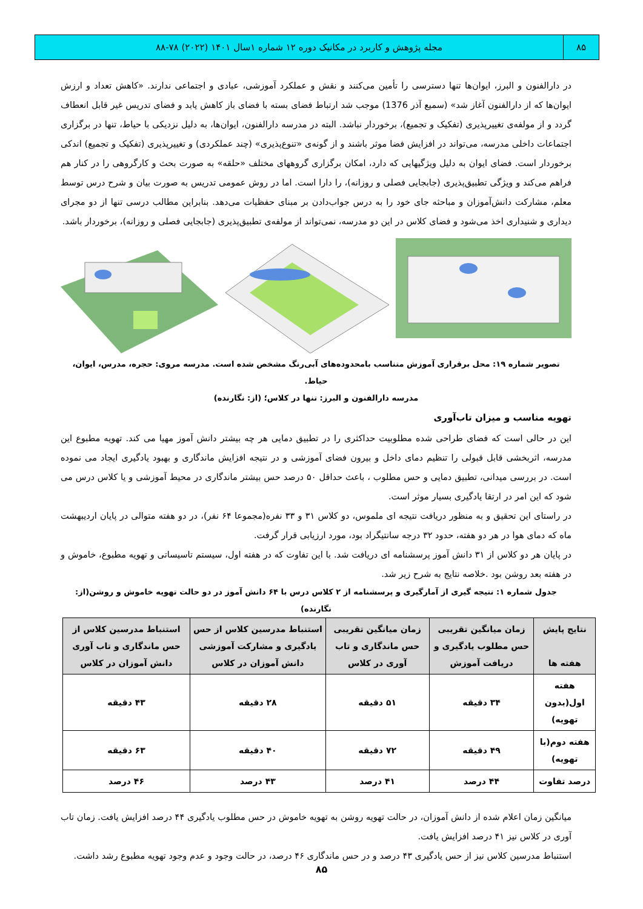۸۵ مجله پژوهش و کاربرد در مکانیک دوره ۱۲ شماره ۱سال ۱۴۰۱ (۲۰۲۲) ۷۸-۸۸
در دارالفنون و البرز، ایوان‌ها تنها دسترسی را تأمین می‌کنند و نقش و عملکرد آموزشی، عبادی و اجتماعی ندارند. «کاهش تعداد و ارزش ایوان‌ها که از دارالفنون آغاز شد» (سمیع آذر 1376) موجب شد ارتباط فضای بسته با فضای باز کاهش یابد و فضای تدریس غیر قابل انعطاف گردد و از مولفه‌ی تغییرپذیری (تفکیک و تجمیع)، برخوردار نباشد. البته در مدرسه دارالفنون، ایوان‌ها، به دلیل نزدیکی با حیاط، تنها در برگزاری اجتماعات داخلی مدرسه، می‌تواند در افزایش فضا موثر باشند و از گونه‌ی «تنوع‌پذیری» (چند عملکردی) و تغییرپذیری (تفکیک و تجمیع) اندکی برخوردار است. فضای ایوان به دلیل ویژگیهایی که دارد، امکان برگزاری گروههای مختلف «حلقه» به صورت بحث و کارگروهی را در کنار هم فراهم می‌کند و ویژگی تطبیق‌پذیری (جابجایی فصلی و روزانه)، را دارا است. اما در روش عمومی تدریس به صورت بیان و شرح درس توسط معلم، مشارکت دانش‌آموزان و مباحثه جای خود را به درس جواب‌دادن بر مبنای حفظیات می‌دهد. بنابراین مطالب درسی تنها از دو مجرای دیداری و شنیداری اخذ می‌شود و فضای کلاس در این دو مدرسه، نمی‌تواند از مولفه‌ی تطبیق‌پذیری (جابجایی فصلی و روزانه)، برخوردار باشد.
تصویر شماره ۱۹: محل برقراری آموزش متناسب بامحدوده‌های آبی‌رنگ مشخص شده است. مدرسه مروی: حجره، مدرس، ایوان، حیاط.
مدرسه دارالفنون و البرز: تنها در کلاس؛ (از: نگارنده)
تهویه مناسب و میزان تاب‌آوری
این در حالی است که فضای طراحی شده مطلوبیت حداکثری را در تطبیق دمایی هر چه بیشتر دانش آموز مهیا می کند. تهویه مطبوع این مدرسه، اثربخشی قابل قبولی را تنظیم دمای داخل و بیرون فضای آموزشی و در نتیجه افزایش ماندگاری و بهبود یادگیری ایجاد می نموده است. در بررسی میدانی، تطبیق دمایی و حس مطلوب ، باعث حداقل ۵۰ درصد حس بیشتر ماندگاری در محیط آموزشی و یا کلاس درس می شود که این امر در ارتقا یادگیری بسیار موثر است.
در راستای این تحقیق و به منظور دریافت نتیجه ای ملموس، دو کلاس ۳۱ و ۳۳ نفره(مجموعا ۶۴ نفر)، در دو هفته متوالی در پایان اردیبهشت ماه که دمای هوا در هر دو هفته، حدود ۳۲ درجه سانتیگراد بود، مورد ارزیابی قرار گرفت.
در پایان هر دو کلاس از ۳۱ دانش آموز پرسشنامه ای دریافت شد. با این تفاوت که در هفته اول، سیستم تاسیساتی و تهویه مطبوع، خاموش و در هفته بعد روشن بود .خلاصه نتایج به شرح زیر شد.
جدول شماره ۱: نتیجه گیری از آمارگیری و پرسشنامه از ۲ کلاس درس با ۶۴ دانش آموز در دو حالت تهویه خاموش و روشن(از: نگارنده)
| نتایج پایش هفته ها | زمان میانگین تقریبی حس مطلوب یادگیری و دریافت آموزش | زمان میانگین تقریبی حس ماندگاری و تاب آوری در کلاس | استنباط مدرسین کلاس از حس یادگیری و مشارکت آموزشی دانش آموزان در کلاس | استنباط مدرسین کلاس از حس ماندگاری و تاب آوری دانش آموزان در کلاس |
| --- | --- | --- | --- | --- |
| هفته اول(بدون تهویه) | ۳۴ دقیقه | ۵۱ دقیقه | ۲۸ دقیقه | ۴۳ دقیقه |
| هفته دوم(با تهویه) | ۴۹ دقیقه | ۷۲ دقیقه | ۴۰ دقیقه | ۶۳ دقیقه |
| درصد تفاوت | ۴۴ درصد | ۴۱ درصد | ۴۳ درصد | ۴۶ درصد |
میانگین زمان اعلام شده از دانش آموزان، در حالت تهویه روشن به تهویه خاموش در حس مطلوب یادگیری ۴۴ درصد افزایش یافت. زمان تاب آوری در کلاس نیز ۴۱ درصد افزایش یافت.
استنباط مدرسین کلاس نیز از حس یادگیری ۴۳ درصد و در حس ماندگاری ۴۶ درصد، در حالت وجود و عدم وجود تهویه مطبوع رشد داشت.
۸۵